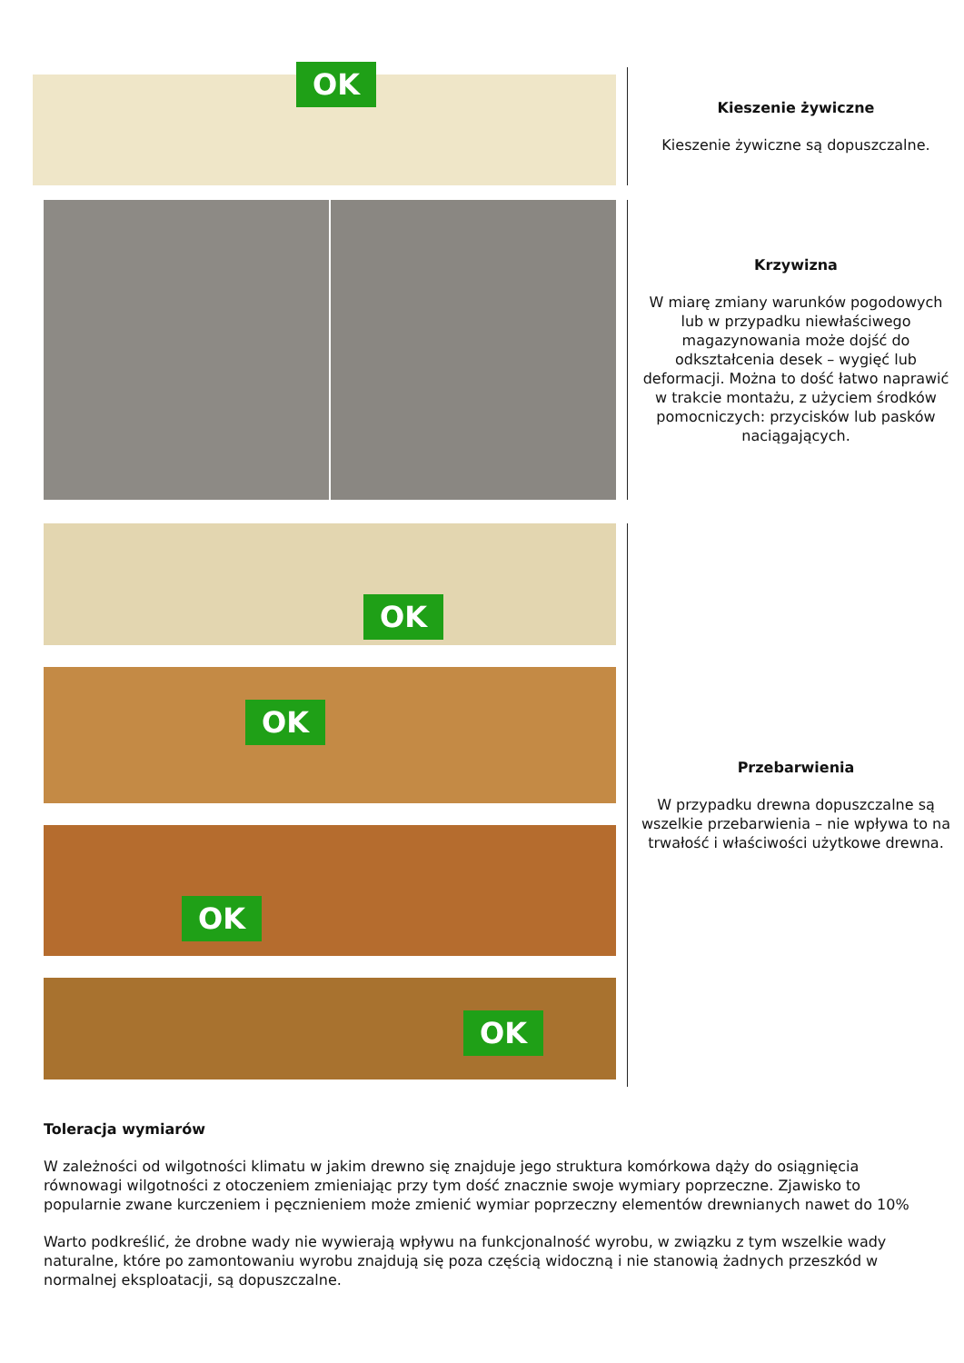OK
Kieszenie żywiczne
Kieszenie żywiczne są dopuszczalne.
Krzywizna
W miarę zmiany warunków pogodowych lub w przypadku niewłaściwego magazynowania może dojść do odkształcenia desek – wygięć lub deformacji. Można to dość łatwo naprawić w trakcie montażu, z użyciem środków pomocniczych: przycisków lub pasków naciągających.
OK
OK
OK
OK
Przebarwienia
W przypadku drewna dopuszczalne są wszelkie przebarwienia – nie wpływa to na trwałość i właściwości użytkowe drewna.
Toleracja wymiarów
W zależności od wilgotności klimatu w jakim drewno się znajduje jego struktura komórkowa dąży do osiągnięcia równowagi wilgotności z otoczeniem zmieniając przy tym dość znacznie swoje wymiary poprzeczne. Zjawisko to popularnie zwane kurczeniem i pęcznieniem może zmienić wymiar poprzeczny elementów drewnianych nawet do 10%
Warto podkreślić, że drobne wady nie wywierają wpływu na funkcjonalność wyrobu, w związku z tym wszelkie wady naturalne, które po zamontowaniu wyrobu znajdują się poza częścią widoczną i nie stanowią żadnych przeszkód w normalnej eksploatacji, są dopuszczalne.